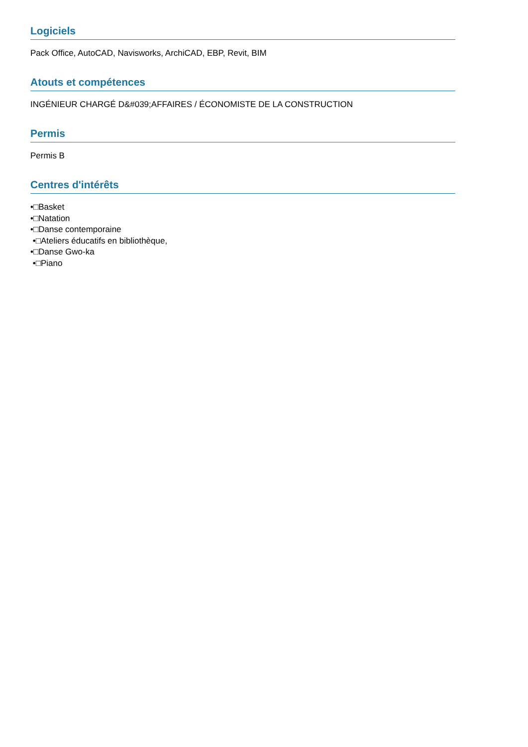Logiciels
Pack Office, AutoCAD, Navisworks, ArchiCAD, EBP, Revit, BIM
Atouts et compétences
INGÉNIEUR CHARGÉ D&#039;AFFAIRES / ÉCONOMISTE DE LA CONSTRUCTION
Permis
Permis B
Centres d'intérêts
•□Basket
•□Natation
•□Danse contemporaine
•□Ateliers éducatifs en bibliothèque,
•□Danse Gwo-ka
•□Piano